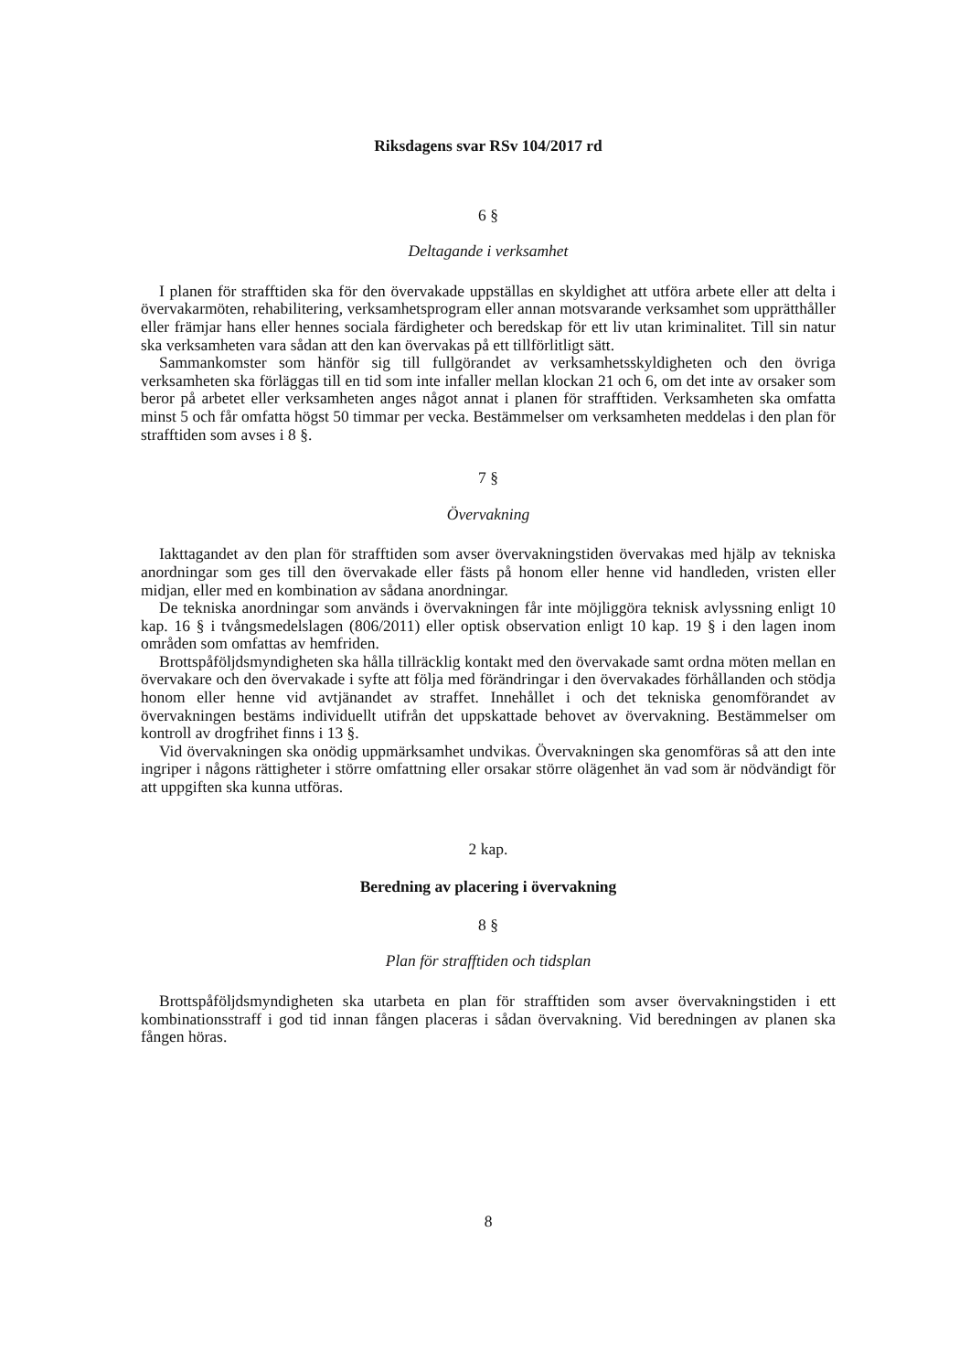Riksdagens svar RSv 104/2017 rd
6 §
Deltagande i verksamhet
I planen för strafftiden ska för den övervakade uppställas en skyldighet att utföra arbete eller att delta i övervakarmöten, rehabilitering, verksamhetsprogram eller annan motsvarande verksamhet som upprätthåller eller främjar hans eller hennes sociala färdigheter och beredskap för ett liv utan kriminalitet. Till sin natur ska verksamheten vara sådan att den kan övervakas på ett tillförlitligt sätt.
Sammankomster som hänför sig till fullgörandet av verksamhetsskyldigheten och den övriga verksamheten ska förläggas till en tid som inte infaller mellan klockan 21 och 6, om det inte av orsaker som beror på arbetet eller verksamheten anges något annat i planen för strafftiden. Verksamheten ska omfatta minst 5 och får omfatta högst 50 timmar per vecka. Bestämmelser om verksamheten meddelas i den plan för strafftiden som avses i 8 §.
7 §
Övervakning
Iakttagandet av den plan för strafftiden som avser övervakningstiden övervakas med hjälp av tekniska anordningar som ges till den övervakade eller fästs på honom eller henne vid handleden, vristen eller midjan, eller med en kombination av sådana anordningar.
De tekniska anordningar som används i övervakningen får inte möjliggöra teknisk avlyssning enligt 10 kap. 16 § i tvångsmedelslagen (806/2011) eller optisk observation enligt 10 kap. 19 § i den lagen inom områden som omfattas av hemfriden.
Brottspåföljdsmyndigheten ska hålla tillräcklig kontakt med den övervakade samt ordna möten mellan en övervakare och den övervakade i syfte att följa med förändringar i den övervakades förhållanden och stödja honom eller henne vid avtjänandet av straffet. Innehållet i och det tekniska genomförandet av övervakningen bestäms individuellt utifrån det uppskattade behovet av övervakning. Bestämmelser om kontroll av drogfrihet finns i 13 §.
Vid övervakningen ska onödig uppmärksamhet undvikas. Övervakningen ska genomföras så att den inte ingriper i någons rättigheter i större omfattning eller orsakar större olägenhet än vad som är nödvändigt för att uppgiften ska kunna utföras.
2 kap.
Beredning av placering i övervakning
8 §
Plan för strafftiden och tidsplan
Brottspåföljdsmyndigheten ska utarbeta en plan för strafftiden som avser övervakningstiden i ett kombinationsstraff i god tid innan fången placeras i sådan övervakning. Vid beredningen av planen ska fången höras.
8